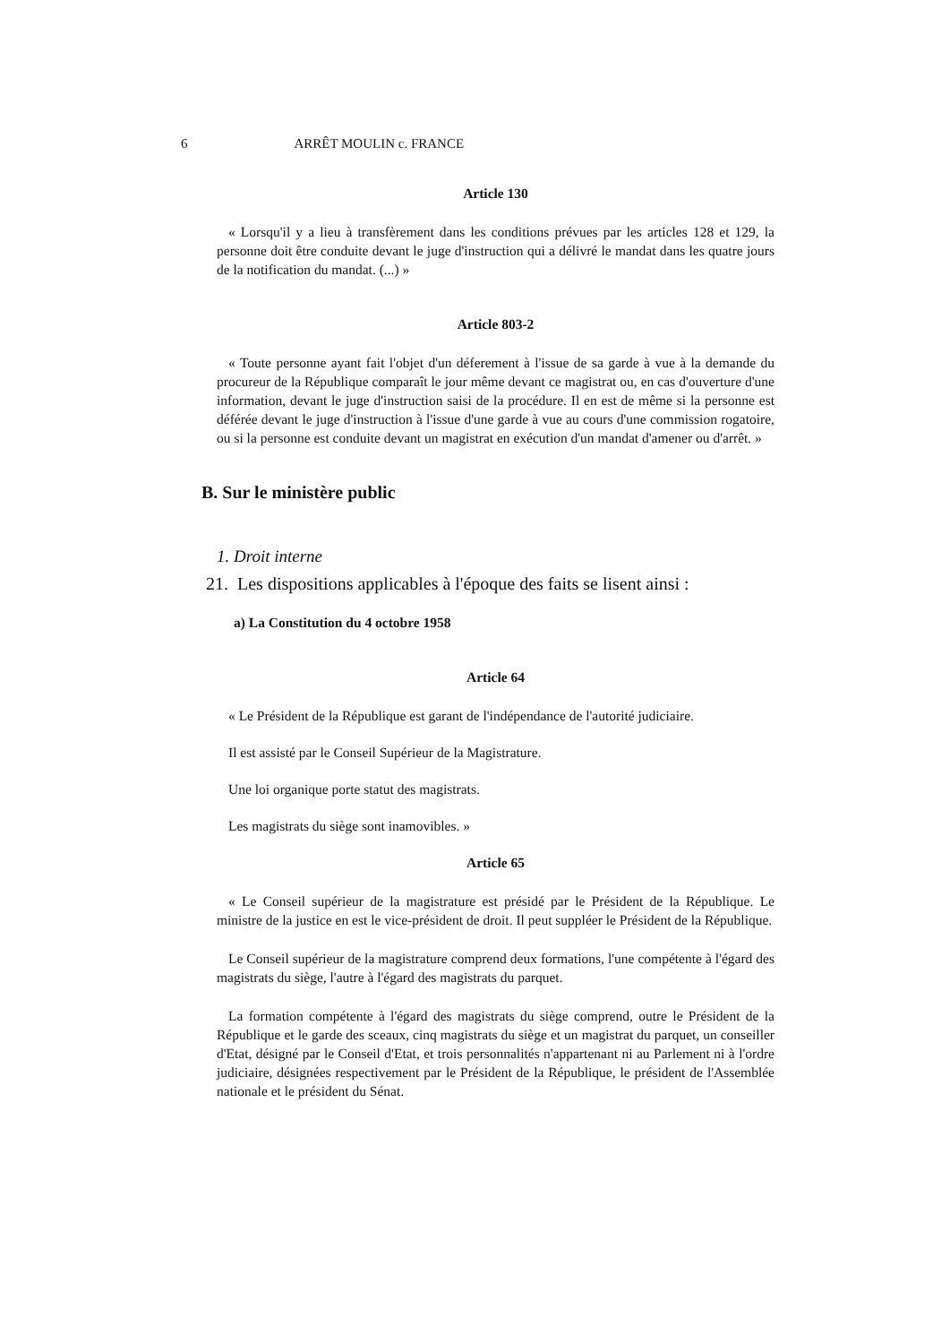6 ARRÊT MOULIN c. FRANCE
Article 130
« Lorsqu'il y a lieu à transfèrement dans les conditions prévues par les articles 128 et 129, la personne doit être conduite devant le juge d'instruction qui a délivré le mandat dans les quatre jours de la notification du mandat. (...) »
Article 803-2
« Toute personne ayant fait l'objet d'un déferement à l'issue de sa garde à vue à la demande du procureur de la République comparaît le jour même devant ce magistrat ou, en cas d'ouverture d'une information, devant le juge d'instruction saisi de la procédure. Il en est de même si la personne est déférée devant le juge d'instruction à l'issue d'une garde à vue au cours d'une commission rogatoire, ou si la personne est conduite devant un magistrat en exécution d'un mandat d'amener ou d'arrêt. »
B. Sur le ministère public
1. Droit interne
21. Les dispositions applicables à l'époque des faits se lisent ainsi :
a) La Constitution du 4 octobre 1958
Article 64
« Le Président de la République est garant de l'indépendance de l'autorité judiciaire.
Il est assisté par le Conseil Supérieur de la Magistrature.
Une loi organique porte statut des magistrats.
Les magistrats du siège sont inamovibles. »
Article 65
« Le Conseil supérieur de la magistrature est présidé par le Président de la République. Le ministre de la justice en est le vice-président de droit. Il peut suppléer le Président de la République.
Le Conseil supérieur de la magistrature comprend deux formations, l'une compétente à l'égard des magistrats du siège, l'autre à l'égard des magistrats du parquet.
La formation compétente à l'égard des magistrats du siège comprend, outre le Président de la République et le garde des sceaux, cinq magistrats du siège et un magistrat du parquet, un conseiller d'Etat, désigné par le Conseil d'Etat, et trois personnalités n'appartenant ni au Parlement ni à l'ordre judiciaire, désignées respectivement par le Président de la République, le président de l'Assemblée nationale et le président du Sénat.